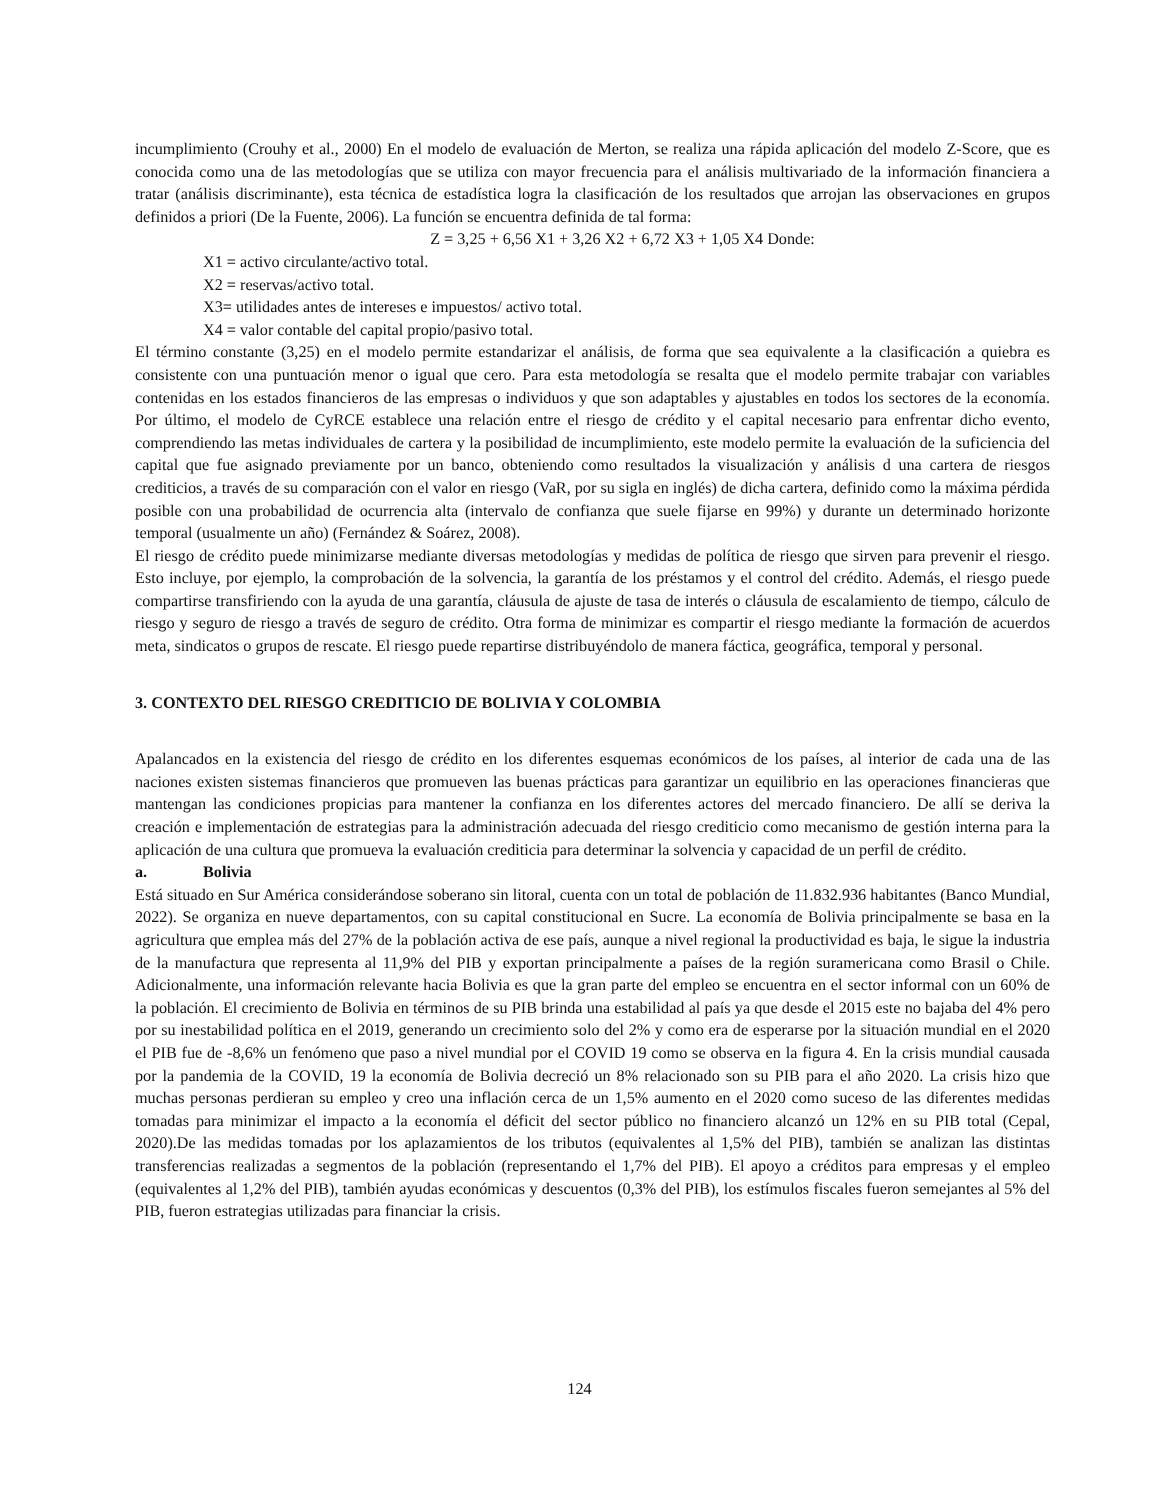incumplimiento (Crouhy et al., 2000) En el modelo de evaluación de Merton, se realiza una rápida aplicación del modelo Z-Score, que es conocida como una de las metodologías que se utiliza con mayor frecuencia para el análisis multivariado de la información financiera a tratar (análisis discriminante), esta técnica de estadística logra la clasificación de los resultados que arrojan las observaciones en grupos definidos a priori (De la Fuente, 2006). La función se encuentra definida de tal forma:
Z = 3,25 + 6,56 X1 + 3,26 X2 + 6,72 X3 + 1,05 X4 Donde:
X1 = activo circulante/activo total.
X2 = reservas/activo total.
X3= utilidades antes de intereses e impuestos/ activo total.
X4 = valor contable del capital propio/pasivo total.
El término constante (3,25) en el modelo permite estandarizar el análisis, de forma que sea equivalente a la clasificación a quiebra es consistente con una puntuación menor o igual que cero. Para esta metodología se resalta que el modelo permite trabajar con variables contenidas en los estados financieros de las empresas o individuos y que son adaptables y ajustables en todos los sectores de la economía. Por último, el modelo de CyRCE establece una relación entre el riesgo de crédito y el capital necesario para enfrentar dicho evento, comprendiendo las metas individuales de cartera y la posibilidad de incumplimiento, este modelo permite la evaluación de la suficiencia del capital que fue asignado previamente por un banco, obteniendo como resultados la visualización y análisis d una cartera de riesgos crediticios, a través de su comparación con el valor en riesgo (VaR, por su sigla en inglés) de dicha cartera, definido como la máxima pérdida posible con una probabilidad de ocurrencia alta (intervalo de confianza que suele fijarse en 99%) y durante un determinado horizonte temporal (usualmente un año) (Fernández & Soárez, 2008).
El riesgo de crédito puede minimizarse mediante diversas metodologías y medidas de política de riesgo que sirven para prevenir el riesgo. Esto incluye, por ejemplo, la comprobación de la solvencia, la garantía de los préstamos y el control del crédito. Además, el riesgo puede compartirse transfiriendo con la ayuda de una garantía, cláusula de ajuste de tasa de interés o cláusula de escalamiento de tiempo, cálculo de riesgo y seguro de riesgo a través de seguro de crédito. Otra forma de minimizar es compartir el riesgo mediante la formación de acuerdos meta, sindicatos o grupos de rescate. El riesgo puede repartirse distribuyéndolo de manera fáctica, geográfica, temporal y personal.
3. CONTEXTO DEL RIESGO CREDITICIO DE BOLIVIA Y COLOMBIA
Apalancados en la existencia del riesgo de crédito en los diferentes esquemas económicos de los países, al interior de cada una de las naciones existen sistemas financieros que promueven las buenas prácticas para garantizar un equilibrio en las operaciones financieras que mantengan las condiciones propicias para mantener la confianza en los diferentes actores del mercado financiero. De allí se deriva la creación e implementación de estrategias para la administración adecuada del riesgo crediticio como mecanismo de gestión interna para la aplicación de una cultura que promueva la evaluación crediticia para determinar la solvencia y capacidad de un perfil de crédito.
a. Bolivia
Está situado en Sur América considerándose soberano sin litoral, cuenta con un total de población de 11.832.936 habitantes (Banco Mundial, 2022). Se organiza en nueve departamentos, con su capital constitucional en Sucre. La economía de Bolivia principalmente se basa en la agricultura que emplea más del 27% de la población activa de ese país, aunque a nivel regional la productividad es baja, le sigue la industria de la manufactura que representa al 11,9% del PIB y exportan principalmente a países de la región suramericana como Brasil o Chile. Adicionalmente, una información relevante hacia Bolivia es que la gran parte del empleo se encuentra en el sector informal con un 60% de la población. El crecimiento de Bolivia en términos de su PIB brinda una estabilidad al país ya que desde el 2015 este no bajaba del 4% pero por su inestabilidad política en el 2019, generando un crecimiento solo del 2% y como era de esperarse por la situación mundial en el 2020 el PIB fue de -8,6% un fenómeno que paso a nivel mundial por el COVID 19 como se observa en la figura 4. En la crisis mundial causada por la pandemia de la COVID, 19 la economía de Bolivia decreció un 8% relacionado son su PIB para el año 2020. La crisis hizo que muchas personas perdieran su empleo y creo una inflación cerca de un 1,5% aumento en el 2020 como suceso de las diferentes medidas tomadas para minimizar el impacto a la economía el déficit del sector público no financiero alcanzó un 12% en su PIB total (Cepal, 2020).De las medidas tomadas por los aplazamientos de los tributos (equivalentes al 1,5% del PIB), también se analizan las distintas transferencias realizadas a segmentos de la población (representando el 1,7% del PIB). El apoyo a créditos para empresas y el empleo (equivalentes al 1,2% del PIB), también ayudas económicas y descuentos (0,3% del PIB), los estímulos fiscales fueron semejantes al 5% del PIB, fueron estrategias utilizadas para financiar la crisis.
124